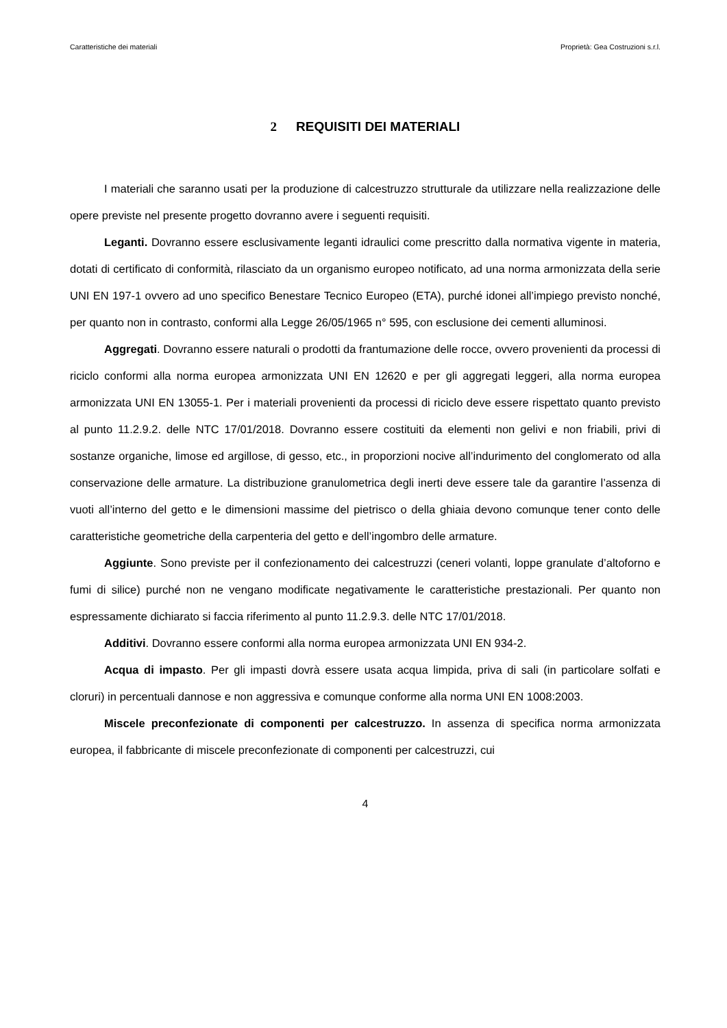Caratteristiche dei materiali Proprietà: Gea Costruzioni s.r.l.
2 REQUISITI DEI MATERIALI
I materiali che saranno usati per la produzione di calcestruzzo strutturale da utilizzare nella realizzazione delle opere previste nel presente progetto dovranno avere i seguenti requisiti.
Leganti. Dovranno essere esclusivamente leganti idraulici come prescritto dalla normativa vigente in materia, dotati di certificato di conformità, rilasciato da un organismo europeo notificato, ad una norma armonizzata della serie UNI EN 197-1 ovvero ad uno specifico Benestare Tecnico Europeo (ETA), purché idonei all’impiego previsto nonché, per quanto non in contrasto, conformi alla Legge 26/05/1965 n° 595, con esclusione dei cementi alluminosi.
Aggregati. Dovranno essere naturali o prodotti da frantumazione delle rocce, ovvero provenienti da processi di riciclo conformi alla norma europea armonizzata UNI EN 12620 e per gli aggregati leggeri, alla norma europea armonizzata UNI EN 13055-1. Per i materiali provenienti da processi di riciclo deve essere rispettato quanto previsto al punto 11.2.9.2. delle NTC 17/01/2018. Dovranno essere costituiti da elementi non gelivi e non friabili, privi di sostanze organiche, limose ed argillose, di gesso, etc., in proporzioni nocive all’indurimento del conglomerato od alla conservazione delle armature. La distribuzione granulometrica degli inerti deve essere tale da garantire l’assenza di vuoti all’interno del getto e le dimensioni massime del pietrisco o della ghiaia devono comunque tener conto delle caratteristiche geometriche della carpenteria del getto e dell’ingombro delle armature.
Aggiunte. Sono previste per il confezionamento dei calcestruzzi (ceneri volanti, loppe granulate d’altoforno e fumi di silice) purché non ne vengano modificate negativamente le caratteristiche prestazionali. Per quanto non espressamente dichiarato si faccia riferimento al punto 11.2.9.3. delle NTC 17/01/2018.
Additivi. Dovranno essere conformi alla norma europea armonizzata UNI EN 934-2.
Acqua di impasto. Per gli impasti dovrà essere usata acqua limpida, priva di sali (in particolare solfati e cloruri) in percentuali dannose e non aggressiva e comunque conforme alla norma UNI EN 1008:2003.
Miscele preconfezionate di componenti per calcestruzzo. In assenza di specifica norma armonizzata europea, il fabbricante di miscele preconfezionate di componenti per calcestruzzi, cui
4